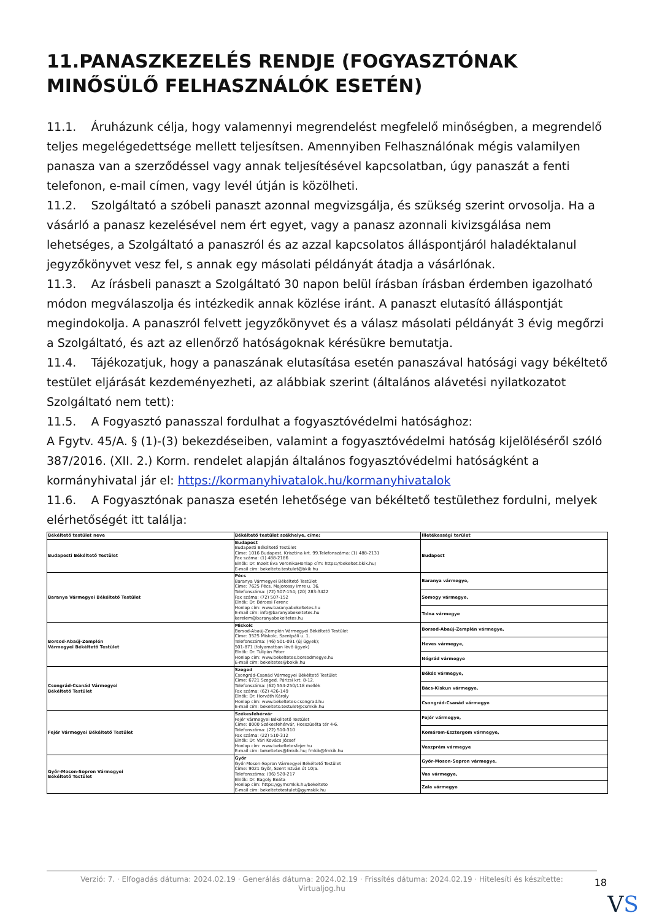11.PANASZKEZELÉS RENDJE (FOGYASZTÓNAK MINŐSÜLŐ FELHASZNÁLÓK ESETÉN)
11.1. Áruházunk célja, hogy valamennyi megrendelést megfelelő minőségben, a megrendelő teljes megelégedettsége mellett teljesítsen. Amennyiben Felhasználónak mégis valamilyen panasza van a szerződéssel vagy annak teljesítésével kapcsolatban, úgy panaszát a fenti telefonon, e-mail címen, vagy levél útján is közölheti.
11.2. Szolgáltató a szóbeli panaszt azonnal megvizsgálja, és szükség szerint orvosolja. Ha a vásárló a panasz kezelésével nem ért egyet, vagy a panasz azonnali kivizsgálása nem lehetséges, a Szolgáltató a panaszról és az azzal kapcsolatos álláspontjáról haladéktalanul jegyzőkönyvet vesz fel, s annak egy másolati példányát átadja a vásárlónak.
11.3. Az írásbeli panaszt a Szolgáltató 30 napon belül írásban írásban érdemben igazolható módon megválaszolja és intézkedik annak közlése iránt. A panaszt elutasító álláspontját megindokolja. A panaszról felvett jegyzőkönyvet és a válasz másolati példányát 3 évig megőrzi a Szolgáltató, és azt az ellenőrző hatóságoknak kérésükre bemutatja.
11.4. Tájékozatjuk, hogy a panaszának elutasítása esetén panaszával hatósági vagy békéltető testület eljárását kezdeményezheti, az alábbiak szerint (általános alávetési nyilatkozatot Szolgáltató nem tett):
11.5. A Fogyasztó panasszal fordulhat a fogyasztóvédelmi hatósághoz:
A Fgytv. 45/A. § (1)-(3) bekezdéseiben, valamint a fogyasztóvédelmi hatóság kijelöléséről szóló 387/2016. (XII. 2.) Korm. rendelet alapján általános fogyasztóvédelmi hatóságként a kormányhivatal jár el: https://kormanyhivatalok.hu/kormanyhivatalok
11.6. A Fogyasztónak panasza esetén lehetősége van békéltető testülethez fordulni, melyek elérhetőségét itt találja:
| Békéltető testület neve | Békéltető testület székhelye, címe: | Illetékességi terület |
| --- | --- | --- |
| Budapesti Békéltető Testület | Budapest Budapesti Békéltető Testület Címe: 1016 Budapest, Krisztina krt. 99.Telefonszáma: (1) 488-2131 Fax száma: (1) 488-2186 Elnök: Dr. Inzelt Éva VeronikaHonlap cím: https://bekeltet.bkik.hu/ E-mail cím: bekelteto.testulet@bkik.hu | Budapest |
| Baranya Vármegyei Békéltető Testület | Pécs Baranya Vármegyei Békéltető Testület Címe: 7625 Pécs, Majorossy Imre u. 36. Telefonszáma: (72) 507-154; (20) 283-3422 Fax száma: (72) 507-152 Elnök: Dr. Bércesi Ferenc Honlap cím: www.baranyabekeltetes.hu E-mail cím: info@baranyabekeltetes.hu kerelem@baranyabekeltetes.hu | Baranya vármegye, |
| | | Somogy vármegye, |
| | | Tolna vármegye |
| Borsod-Abaúj-Zemplén Vármegyei Békéltető Testület | Miskolc Borsod-Abaúj-Zemplén Vármegyei Békéltető Testület Címe: 3525 Miskolc, Szentpáli u. 1. Telefonszáma: (46) 501-091 (új ügyek); 501-871 (folyamatban lévő ügyek) Elnök: Dr. Tulipán Péter Honlap cím: www.bekeltetes.borsodmegye.hu E-mail cím: bekeltetes@bokik.hu | Borsod-Abaúj-Zemplén vármegye, |
| | | Heves vármegye, |
| | | Nógrád vármegye |
| Csongrád-Csanád Vármegyei Békéltető Testület | Szeged Csongrád-Csanád Vármegyei Békéltető Testület Címe: 6721 Szeged, Párizsi krt. 8-12. Telefonszáma: (62) 554-250/118 mellék Fax száma: (62) 426-149 Elnök: Dr. Horváth Károly Honlap cím: www.bekeltetes-csongrad.hu E-mail cím: bekelteto.testulet@csmkik.hu | Békés vármegye, |
| | | Bács-Kiskun vármegye, |
| | | Csongrád-Csanád vármegye |
| Fejér Vármegyei Békéltető Testület | Székesfehérvár Fejér Vármegyei Békéltető Testület Címe: 8000 Székesfehérvár, Hosszúséta tér 4-6. Telefonszáma: (22) 510-310 Fax száma: (22) 510-312 Elnök: Dr. Vári Kovács József Honlap cím: www.bekeltetesfejer.hu E-mail cím: bekeltetes@fmkik.hu; fmkik@fmkik.hu | Fejér vármegye, |
| | | Komárom-Esztergom vármegye, |
| | | Veszprém vármegye |
| Győr-Moson-Sopron Vármegyei Békéltető Testület | Győr Győr-Moson-Sopron Vármegyei Békéltető Testület Címe: 9021 Győr, Szent István út 10/a. Telefonszáma: (96) 520-217 Elnök: Dr. Bagoly Beáta Honlap cím: https://gymsmkik.hu/bekelteto E-mail cím: bekeltetotestulet@gymskik.hu | Győr-Moson-Sopron vármegye, |
| | | Vas vármegye, |
| | | Zala vármegye |
Verzió: 7. · Elfogadás dátuma: 2024.02.19 · Generálás dátuma: 2024.02.19 · Frissítés dátuma: 2024.02.19 · Hitelesíti és készítette:
Virtualjog.hu
18
VS